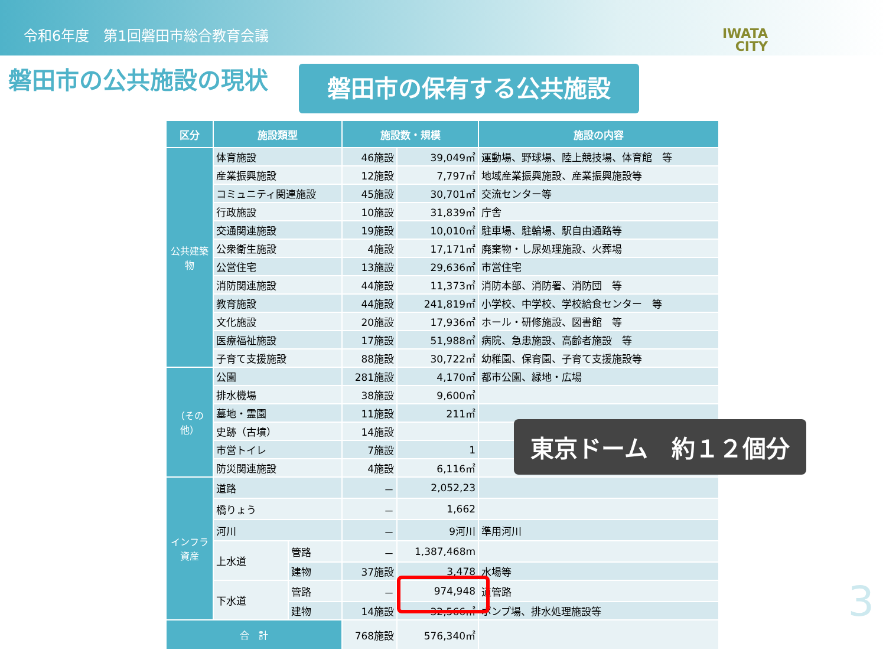令和6年度　第1回磐田市総合教育会議
IWATA
CITY
磐田市の公共施設の現状 磐田市の保有する公共施設
| 区分 | 施設類型 | | 施設数・規模 | | 施設の内容 |
| --- | --- | --- | --- | --- | --- |
| 公共建築物 | 体育施設 | | 46施設 | 39,049㎡ | 運動場、野球場、陸上競技場、体育館 等 |
| | 産業振興施設 | | 12施設 | 7,797㎡ | 地域産業振興施設、産業振興施設等 |
| | コミュニティ関連施設 | | 45施設 | 30,701㎡ | 交流センター等 |
| | 行政施設 | | 10施設 | 31,839㎡ | 庁舎 |
| | 交通関連施設 | | 19施設 | 10,010㎡ | 駐車場、駐輪場、駅自由通路等 |
| | 公衆衛生施設 | | 4施設 | 17,171㎡ | 廃棄物・し尿処理施設、火葬場 |
| | 公営住宅 | | 13施設 | 29,636㎡ | 市営住宅 |
| | 消防関連施設 | | 44施設 | 11,373㎡ | 消防本部、消防署、消防団 等 |
| | 教育施設 | | 44施設 | 241,819㎡ | 小学校、中学校、学校給食センター 等 |
| | 文化施設 | | 20施設 | 17,936㎡ | ホール・研修施設、図書館 等 |
| | 医療福祉施設 | | 17施設 | 51,988㎡ | 病院、急患施設、高齢者施設 等 |
| | 子育て支援施設 | | 88施設 | 30,722㎡ | 幼稚園、保育園、子育て支援施設等 |
| （その他） | 公園 | | 281施設 | 4,170㎡ | 都市公園、緑地・広場 |
| | 排水機場 | | 38施設 | 9,600㎡ | |
| | 墓地・霊園 | | 11施設 | 211㎡ | |
| | 史跡（古墳） | | 14施設 | | |
| | 市営トイレ | | 7施設 | 1 | |
| | 防災関連施設 | | 4施設 | 6,116㎡ | |
| インフラ資産 | 道路 | | － | 2,052,23 | |
| | 橋りょう | | － | 1,662 | |
| | 河川 | | － | 9河川 | 準用河川 |
| | 上水道 | 管路 | － | 1,387,468m | |
| | | 建物 | 37施設 | 3,478 | 水場等 |
| | 下水道 | 管路 | － | 974,948 | 道管路 |
| | | 建物 | 14施設 | 32,566㎡ | ポンプ場、排水処理施設等 |
| 合 計 | | | 768施設 | 576,340㎡ | |
東京ドーム　約１２個分
3